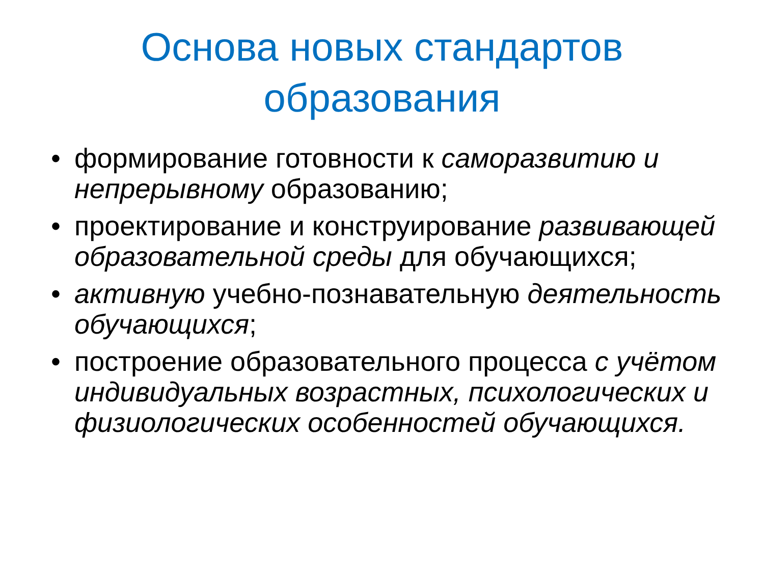Основа новых стандартов
образования
• формирование готовности к саморазвитию и непрерывному образованию;
• проектирование и конструирование развивающей образовательной среды для обучающихся;
• активную учебно-познавательную деятельность обучающихся;
• построение образовательного процесса с учётом индивидуальных возрастных, психологических и физиологических особенностей обучающихся.